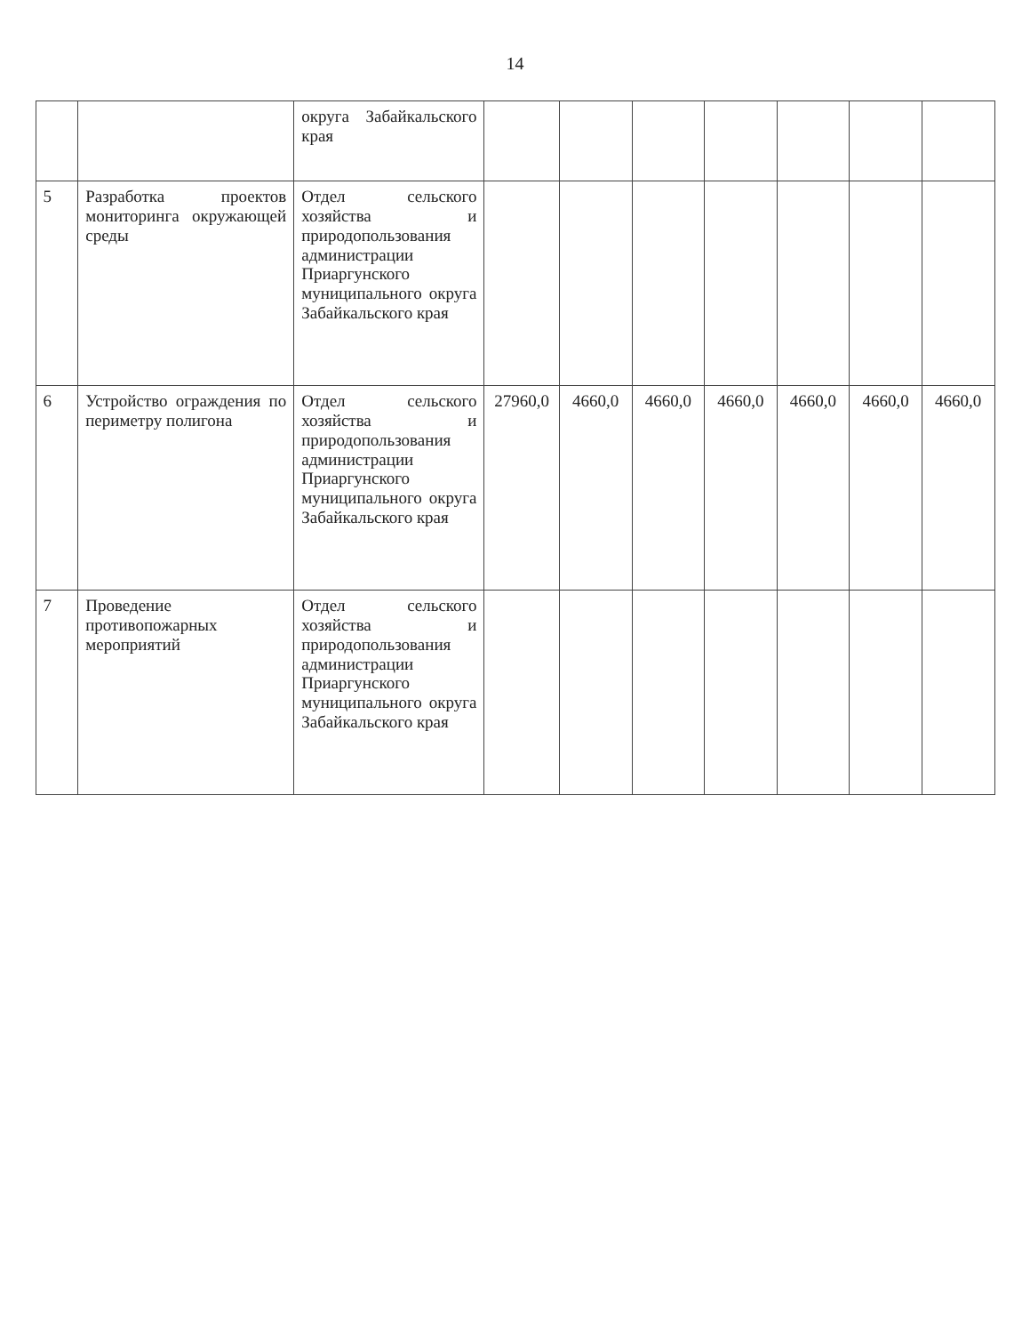14
| | | округа Забайкальского края | | | | | | | |
| 5 | Разработка проектов мониторинга окружающей среды | Отдел сельского хозяйства и природопользования администрации Приаргунского муниципального округа Забайкальского края | | | | | | | |
| 6 | Устройство ограждения по периметру полигона | Отдел сельского хозяйства и природопользования администрации Приаргунского муниципального округа Забайкальского края | 27960,0 | 4660,0 | 4660,0 | 4660,0 | 4660,0 | 4660,0 | 4660,0 |
| 7 | Проведение противопожарных мероприятий | Отдел сельского хозяйства и природопользования администрации Приаргунского муниципального округа Забайкальского края | | | | | | | |